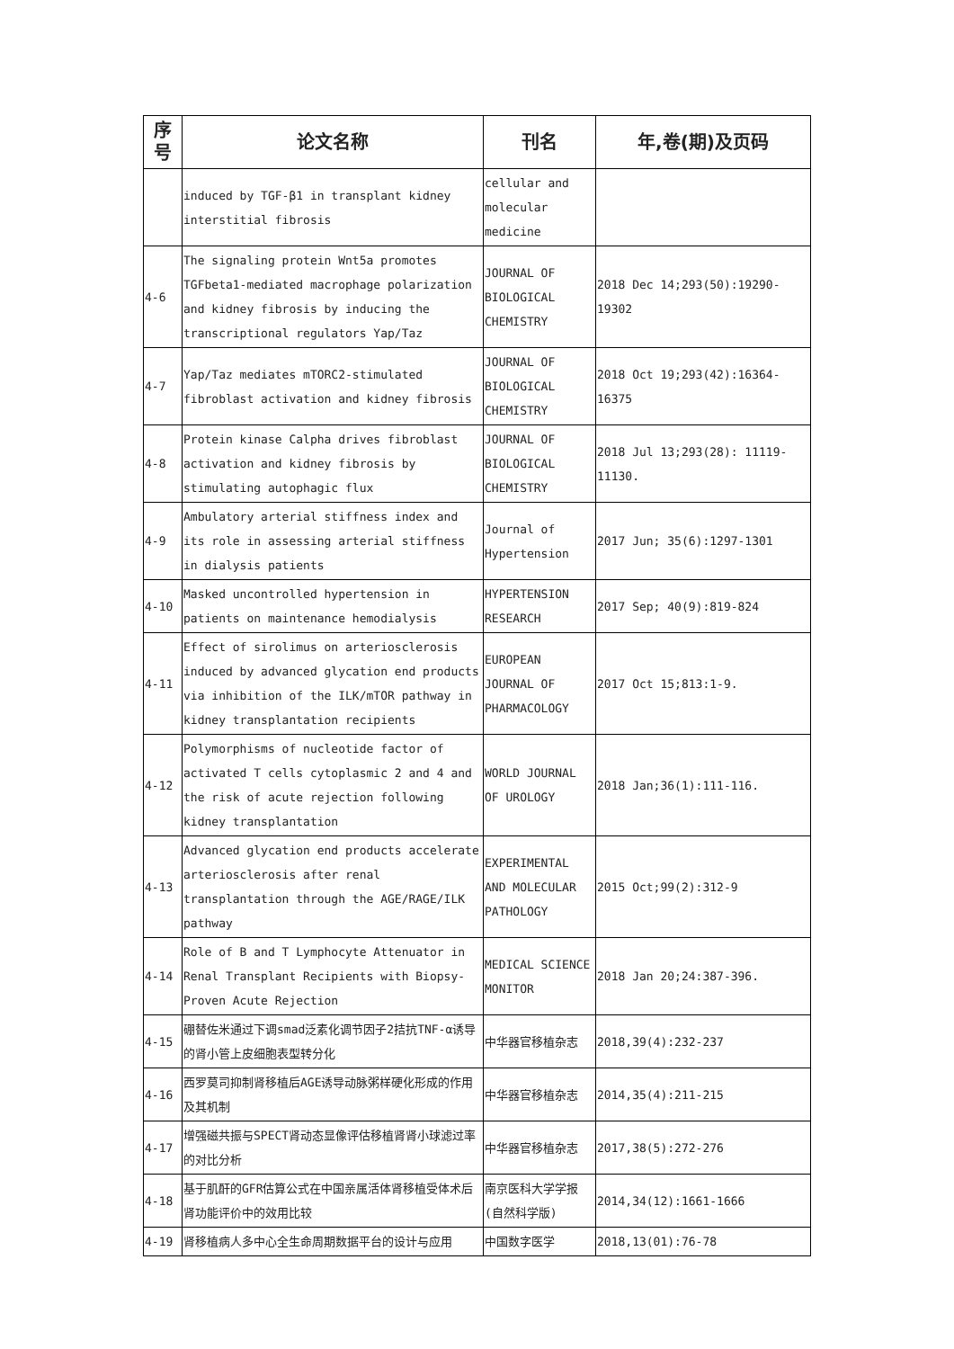| 序 号 | 论文名称 | 刊名 | 年,卷(期)及页码 |
| --- | --- | --- | --- |
| | induced by TGF-β1 in transplant kidney interstitial fibrosis | cellular and molecular medicine | |
| 4-6 | The signaling protein Wnt5a promotes TGFbeta1-mediated macrophage polarization and kidney fibrosis by inducing the transcriptional regulators Yap/Taz | JOURNAL OF BIOLOGICAL CHEMISTRY | 2018 Dec 14;293(50):19290-19302 |
| 4-7 | Yap/Taz mediates mTORC2-stimulated fibroblast activation and kidney fibrosis | JOURNAL OF BIOLOGICAL CHEMISTRY | 2018 Oct 19;293(42):16364-16375 |
| 4-8 | Protein kinase Calpha drives fibroblast activation and kidney fibrosis by stimulating autophagic flux | JOURNAL OF BIOLOGICAL CHEMISTRY | 2018 Jul 13;293(28): 11119-11130. |
| 4-9 | Ambulatory arterial stiffness index and its role in assessing arterial stiffness in dialysis patients | Journal of Hypertension | 2017 Jun; 35(6):1297-1301 |
| 4-10 | Masked uncontrolled hypertension in patients on maintenance hemodialysis | HYPERTENSION RESEARCH | 2017 Sep; 40(9):819-824 |
| 4-11 | Effect of sirolimus on arteriosclerosis induced by advanced glycation end products via inhibition of the ILK/mTOR pathway in kidney transplantation recipients | EUROPEAN JOURNAL OF PHARMACOLOGY | 2017 Oct 15;813:1-9. |
| 4-12 | Polymorphisms of nucleotide factor of activated T cells cytoplasmic 2 and 4 and the risk of acute rejection following kidney transplantation | WORLD JOURNAL OF UROLOGY | 2018 Jan;36(1):111-116. |
| 4-13 | Advanced glycation end products accelerate arteriosclerosis after renal transplantation through the AGE/RAGE/ILK pathway | EXPERIMENTAL AND MOLECULAR PATHOLOGY | 2015 Oct;99(2):312-9 |
| 4-14 | Role of B and T Lymphocyte Attenuator in Renal Transplant Recipients with Biopsy-Proven Acute Rejection | MEDICAL SCIENCE MONITOR | 2018 Jan 20;24:387-396. |
| 4-15 | 硼替佐米通过下调smad泛素化调节因子2拮抗TNF-α诱导的肾小管上皮细胞表型转分化 | 中华器官移植杂志 | 2018,39(4):232-237 |
| 4-16 | 西罗莫司抑制肾移植后AGE诱导动脉粥样硬化形成的作用及其机制 | 中华器官移植杂志 | 2014,35(4):211-215 |
| 4-17 | 增强磁共振与SPECT肾动态显像评估移植肾肾小球滤过率的对比分析 | 中华器官移植杂志 | 2017,38(5):272-276 |
| 4-18 | 基于肌酐的GFR估算公式在中国亲属活体肾移植受体术后肾功能评价中的效用比较 | 南京医科大学学报(自然科学版) | 2014,34(12):1661-1666 |
| 4-19 | 肾移植病人多中心全生命周期数据平台的设计与应用 | 中国数字医学 | 2018,13(01):76-78 |